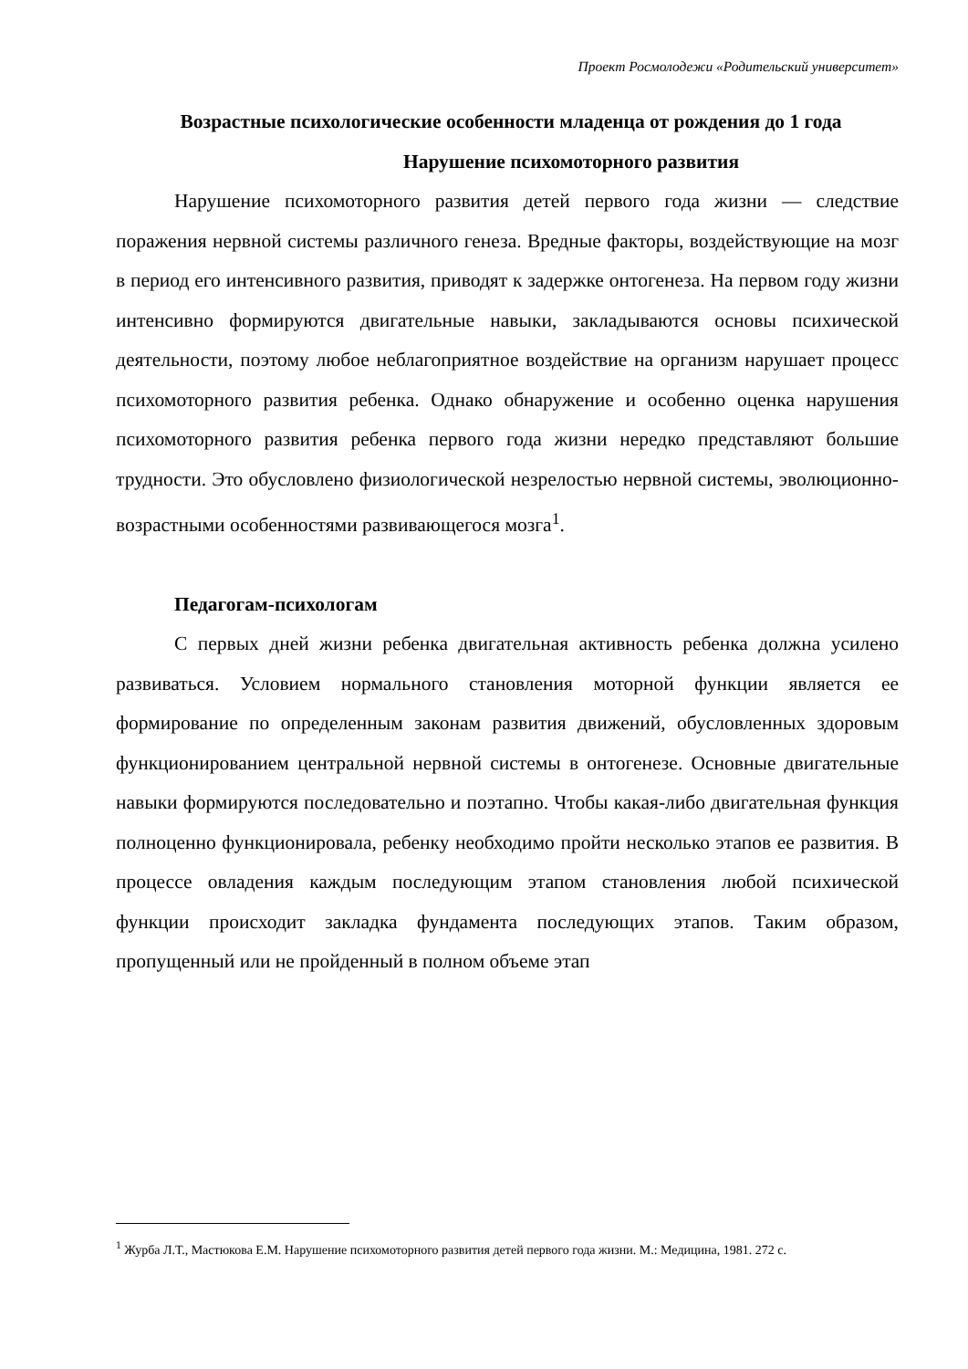Проект Росмолодежи «Родительский университет»
Возрастные психологические особенности младенца от рождения до 1 года
Нарушение психомоторного развития
Нарушение психомоторного развития детей первого года жизни — следствие поражения нервной системы различного генеза. Вредные факторы, воздействующие на мозг в период его интенсивного развития, приводят к задержке онтогенеза. На первом году жизни интенсивно формируются двигательные навыки, закладываются основы психической деятельности, поэтому любое неблагоприятное воздействие на организм нарушает процесс психомоторного развития ребенка. Однако обнаружение и особенно оценка нарушения психомоторного развития ребенка первого года жизни нередко представляют большие трудности. Это обусловлено физиологической незрелостью нервной системы, эволюционно-возрастными особенностями развивающегося мозга<sup>1</sup>.
Педагогам-психологам
С первых дней жизни ребенка двигательная активность ребенка должна усилено развиваться. Условием нормального становления моторной функции является ее формирование по определенным законам развития движений, обусловленных здоровым функционированием центральной нервной системы в онтогенезе. Основные двигательные навыки формируются последовательно и поэтапно. Чтобы какая-либо двигательная функция полноценно функционировала, ребенку необходимо пройти несколько этапов ее развития. В процессе овладения каждым последующим этапом становления любой психической функции происходит закладка фундамента последующих этапов. Таким образом, пропущенный или не пройденный в полном объеме этап
<sup>1</sup> Журба Л.Т., Мастюкова Е.М. Нарушение психомоторного развития детей первого года жизни. М.: Медицина, 1981. 272 с.